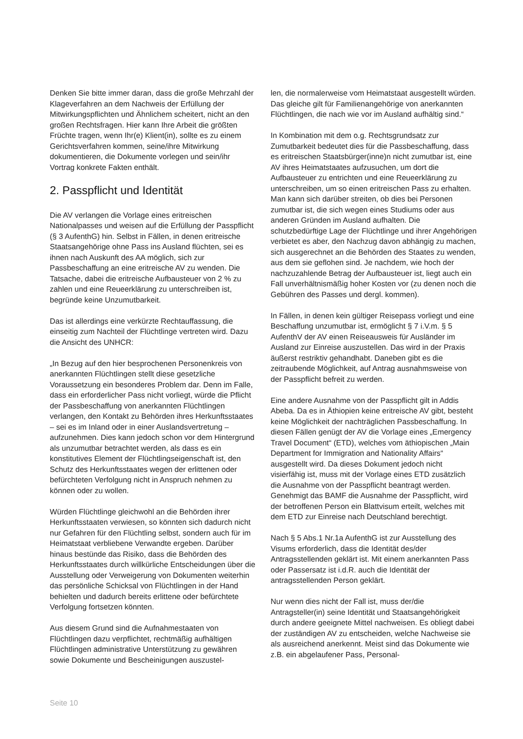Denken Sie bitte immer daran, dass die große Mehrzahl der Klageverfahren an dem Nachweis der Erfüllung der Mitwirkungspflichten und Ähnlichem scheitert, nicht an den großen Rechtsfragen. Hier kann Ihre Arbeit die größten Früchte tragen, wenn Ihr(e) Klient(in), sollte es zu einem Gerichtsverfahren kommen, seine/ihre Mitwirkung dokumentieren, die Dokumente vorlegen und sein/ihr Vortrag konkrete Fakten enthält.
2. Passpflicht und Identität
Die AV verlangen die Vorlage eines eritreischen Nationalpasses und weisen auf die Erfüllung der Passpflicht (§ 3 AufenthG) hin. Selbst in Fällen, in denen eritreische Staatsangehörige ohne Pass ins Ausland flüchten, sei es ihnen nach Auskunft des AA möglich, sich zur Passbeschaffung an eine eritreische AV zu wenden. Die Tatsache, dabei die eritreische Aufbausteuer von 2 % zu zahlen und eine Reueerklärung zu unterschreiben ist, begründe keine Unzumutbarkeit.
Das ist allerdings eine verkürzte Rechtauffassung, die einseitig zum Nachteil der Flüchtlinge vertreten wird. Dazu die Ansicht des UNHCR:
„In Bezug auf den hier besprochenen Personenkreis von anerkannten Flüchtlingen stellt diese gesetzliche Voraussetzung ein besonderes Problem dar. Denn im Falle, dass ein erforderlicher Pass nicht vorliegt, würde die Pflicht der Passbeschaffung von anerkannten Flüchtlingen verlangen, den Kontakt zu Behörden ihres Herkunftsstaates – sei es im Inland oder in einer Auslandsvertretung – aufzunehmen. Dies kann jedoch schon vor dem Hintergrund als unzumutbar betrachtet werden, als dass es ein konstitutives Element der Flüchtlingseigenschaft ist, den Schutz des Herkunftsstaates wegen der erlittenen oder befürchteten Verfolgung nicht in Anspruch nehmen zu können oder zu wollen.
Würden Flüchtlinge gleichwohl an die Behörden ihrer Herkunftsstaaten verwiesen, so könnten sich dadurch nicht nur Gefahren für den Flüchtling selbst, sondern auch für im Heimatstaat verbliebene Verwandte ergeben. Darüber hinaus bestünde das Risiko, dass die Behörden des Herkunftsstaates durch willkürliche Entscheidungen über die Ausstellung oder Verweigerung von Dokumenten weiterhin das persönliche Schicksal von Flüchtlingen in der Hand behielten und dadurch bereits erlittene oder befürchtete Verfolgung fortsetzen könnten.
Aus diesem Grund sind die Aufnahmestaaten von Flüchtlingen dazu verpflichtet, rechtmäßig aufhältigen Flüchtlingen administrative Unterstützung zu gewähren sowie Dokumente und Bescheinigungen auszustel-
len, die normalerweise vom Heimatstaat ausgestellt würden. Das gleiche gilt für Familienangehörige von anerkannten Flüchtlingen, die nach wie vor im Ausland aufhältig sind.“
In Kombination mit dem o.g. Rechtsgrundsatz zur Zumutbarkeit bedeutet dies für die Passbeschaffung, dass es eritreischen Staatsbürger(inne)n nicht zumutbar ist, eine AV ihres Heimatstaates aufzusuchen, um dort die Aufbausteuer zu entrichten und eine Reueerklärung zu unterschreiben, um so einen eritreischen Pass zu erhalten. Man kann sich darüber streiten, ob dies bei Personen zumutbar ist, die sich wegen eines Studiums oder aus anderen Gründen im Ausland aufhalten. Die schutzbedürftige Lage der Flüchtlinge und ihrer Angehörigen verbietet es aber, den Nachzug davon abhängig zu machen, sich ausgerechnet an die Behörden des Staates zu wenden, aus dem sie geflohen sind. Je nachdem, wie hoch der nachzuzahlende Betrag der Aufbausteuer ist, liegt auch ein Fall unverhältnismäßig hoher Kosten vor (zu denen noch die Gebühren des Passes und dergl. kommen).
In Fällen, in denen kein gültiger Reisepass vorliegt und eine Beschaffung unzumutbar ist, ermöglicht § 7 i.V.m. § 5 AufenthV der AV einen Reiseausweis für Ausländer im Ausland zur Einreise auszustellen. Das wird in der Praxis äußerst restriktiv gehandhabt. Daneben gibt es die zeitraubende Möglichkeit, auf Antrag ausnahmsweise von der Passpflicht befreit zu werden.
Eine andere Ausnahme von der Passpflicht gilt in Addis Abeba. Da es in Äthiopien keine eritreische AV gibt, besteht keine Möglichkeit der nachträglichen Passbeschaffung. In diesen Fällen genügt der AV die Vorlage eines „Emergency Travel Document“ (ETD), welches vom äthiopischen „Main Department for Immigration and Nationality Affairs“ ausgestellt wird. Da dieses Dokument jedoch nicht visierfähig ist, muss mit der Vorlage eines ETD zusätzlich die Ausnahme von der Passpflicht beantragt werden. Genehmigt das BAMF die Ausnahme der Passpflicht, wird der betroffenen Person ein Blattvisum erteilt, welches mit dem ETD zur Einreise nach Deutschland berechtigt.
Nach § 5 Abs.1 Nr.1a AufenthG ist zur Ausstellung des Visums erforderlich, dass die Identität des/der Antragsstellenden geklärt ist. Mit einem anerkannten Pass oder Passersatz ist i.d.R. auch die Identität der antragsstellenden Person geklärt.
Nur wenn dies nicht der Fall ist, muss der/die Antragsteller(in) seine Identität und Staatsangehörigkeit durch andere geeignete Mittel nachweisen. Es obliegt dabei der zuständigen AV zu entscheiden, welche Nachweise sie als ausreichend anerkennt. Meist sind das Dokumente wie z.B. ein abgelaufener Pass, Personal-
Seite 10